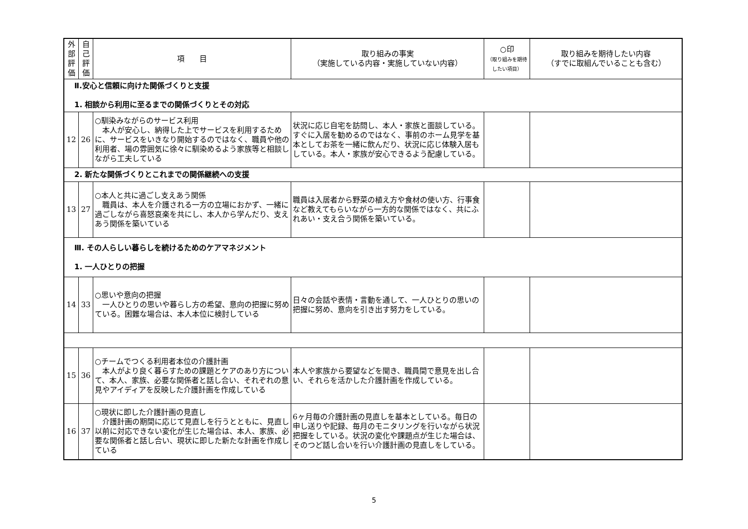| 外部評価 | 自己評価 | 項 目 | 取り組みの事実 （実施している内容・実施していない内容） | ○印 （取り組みを期待したい項目） | 取り組みを期待したい内容 （すでに取組んでいることも含む） |
| --- | --- | --- | --- | --- | --- |
| Ⅱ.安心と信頼に向けた関係づくりと支援 1. 相談から利用に至るまでの関係づくりとその対応 | | | | | |
| 12 | 26 | ○馴染みながらのサービス利用 本人が安心し、納得した上でサービスを利用するために、サービスをいきなり開始するのではなく、職員や他の利用者、場の雰囲気に徐々に馴染めるよう家族等と相談しながら工夫している | 状況に応じ自宅を訪問し、本人・家族と面談している。すぐに入居を勧めるのではなく、事前のホーム見学を基本としてお茶を一緒に飲んだり、状況に応じ体験入居もしている。本人・家族が安心できるよう配慮している。 | | |
| 2. 新たな関係づくりとこれまでの関係継続への支援 | | | | | |
| 13 | 27 | ○本人と共に過ごし支えあう関係 職員は、本人を介護される一方の立場におかず、一緒に過ごしながら喜怒哀楽を共にし、本人から学んだり、支えあう関係を築いている | 職員は入居者から野菜の植え方や食材の使い方、行事食など教えてもらいながら一方的な関係ではなく、共にふれあい・支え合う関係を築いている。 | | |
| Ⅲ. その人らしい暮らしを続けるためのケアマネジメント 1. 一人ひとりの把握 | | | | | |
| 14 | 33 | ○思いや意向の把握 一人ひとりの思いや暮らし方の希望、意向の把握に努めている。困難な場合は、本人本位に検討している | 日々の会話や表情・言動を通して、一人ひとりの思いの把握に努め、意向を引き出す努力をしている。 | | |
| 15 | 36 | ○チームでつくる利用者本位の介護計画 本人がより良く暮らすための課題とケアのあり方について、本人、家族、必要な関係者と話し合い、それぞれの意見やアイディアを反映した介護計画を作成している | 本人や家族から要望などを聞き、職員間で意見を出し合い、それらを活かした介護計画を作成している。 | | |
| 16 | 37 | ○現状に即した介護計画の見直し 介護計画の期間に応じて見直しを行うとともに、見直し以前に対応できない変化が生じた場合は、本人、家族、必要な関係者と話し合い、現状に即した新たな計画を作成している | 6ヶ月毎の介護計画の見直しを基本としている。毎日の申し送りや記録、毎月のモニタリングを行いながら状況把握をしている。状況の変化や課題点が生じた場合は、そのつど話し合いを行い介護計画の見直しをしている。 | | |
5